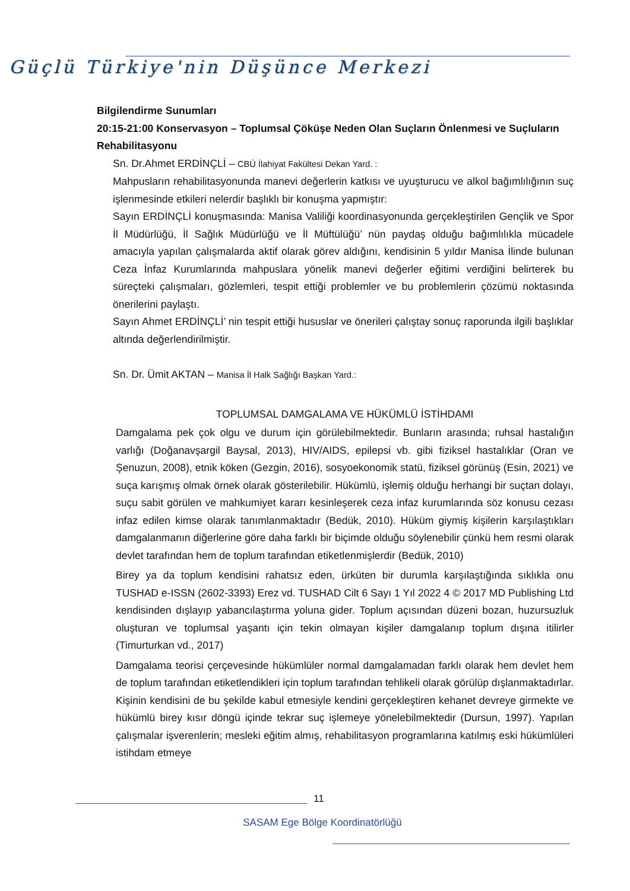Güçlü Türkiye'nin Düşünce Merkezi
Bilgilendirme Sunumları
20:15-21:00 Konservasyon – Toplumsal Çöküşe Neden Olan Suçların Önlenmesi ve Suçluların Rehabilitasyonu
Sn. Dr.Ahmet ERDİNÇLİ – CBÜ İlahiyat Fakültesi Dekan Yard. :
Mahpusların rehabilitasyonunda manevi değerlerin katkısı ve uyuşturucu ve alkol bağımlılığının suç işlenmesinde etkileri nelerdir başlıklı bir konuşma yapmıştır:
Sayın ERDİNÇLİ konuşmasında: Manisa Valiliği koordinasyonunda gerçekleştirilen Gençlik ve Spor İl Müdürlüğü, İl Sağlık Müdürlüğü ve İl Müftülüğü’ nün paydaş olduğu bağımlılıkla mücadele amacıyla yapılan çalışmalarda aktif olarak görev aldığını, kendisinin 5 yıldır Manisa İlinde bulunan Ceza İnfaz Kurumlarında mahpuslara yönelik manevi değerler eğitimi verdiğini belirterek bu süreçteki çalışmaları, gözlemleri, tespit ettiği problemler ve bu problemlerin çözümü noktasında önerilerini paylaştı.
Sayın Ahmet ERDİNÇLİ’ nin tespit ettiği hususlar ve önerileri çalıştay sonuç raporunda ilgili başlıklar altında değerlendirilmiştir.
Sn. Dr. Ümit AKTAN – Manisa İl Halk Sağlığı Başkan Yard.:
TOPLUMSAL DAMGALAMA VE HÜKÜMLÜ İSTİHDAMI
Damgalama pek çok olgu ve durum için görülebilmektedir. Bunların arasında; ruhsal hastalığın varlığı (Doğanavşargil Baysal, 2013), HIV/AIDS, epilepsi vb. gibi fiziksel hastalıklar (Oran ve Şenuzun, 2008), etnik köken (Gezgin, 2016), sosyoekonomik statü, fiziksel görünüş (Esin, 2021) ve suça karışmış olmak örnek olarak gösterilebilir. Hükümlü, işlemiş olduğu herhangi bir suçtan dolayı, suçu sabit görülen ve mahkumiyet kararı kesinleşerek ceza infaz kurumlarında söz konusu cezası infaz edilen kimse olarak tanımlanmaktadır (Bedük, 2010). Hüküm giymiş kişilerin karşılaştıkları damgalanmanın diğerlerine göre daha farklı bir biçimde olduğu söylenebilir çünkü hem resmi olarak devlet tarafından hem de toplum tarafından etiketlenmişlerdir (Bedük, 2010)
Birey ya da toplum kendisini rahatsız eden, ürküten bir durumla karşılaştığında sıklıkla onu TUSHAD e-ISSN (2602-3393) Erez vd. TUSHAD Cilt 6 Sayı 1 Yıl 2022 4 © 2017 MD Publishing Ltd kendisinden dışlayıp yabancılaştırma yoluna gider. Toplum açısından düzeni bozan, huzursuzluk oluşturan ve toplumsal yaşantı için tekin olmayan kişiler damgalanıp toplum dışına itilirler (Timurturkan vd., 2017)
Damgalama teorisi çerçevesinde hükümlüler normal damgalamadan farklı olarak hem devlet hem de toplum tarafından etiketlendikleri için toplum tarafından tehlikeli olarak görülüp dışlanmaktadırlar. Kişinin kendisini de bu şekilde kabul etmesiyle kendini gerçekleştiren kehanet devreye girmekte ve hükümlü birey kısır döngü içinde tekrar suç işlemeye yönelebilmektedir (Dursun, 1997). Yapılan çalışmalar işverenlerin; mesleki eğitim almış, rehabilitasyon programlarına katılmış eski hükümlüleri istihdam etmeye
11
SASAM Ege Bölge Koordinatörlüğü